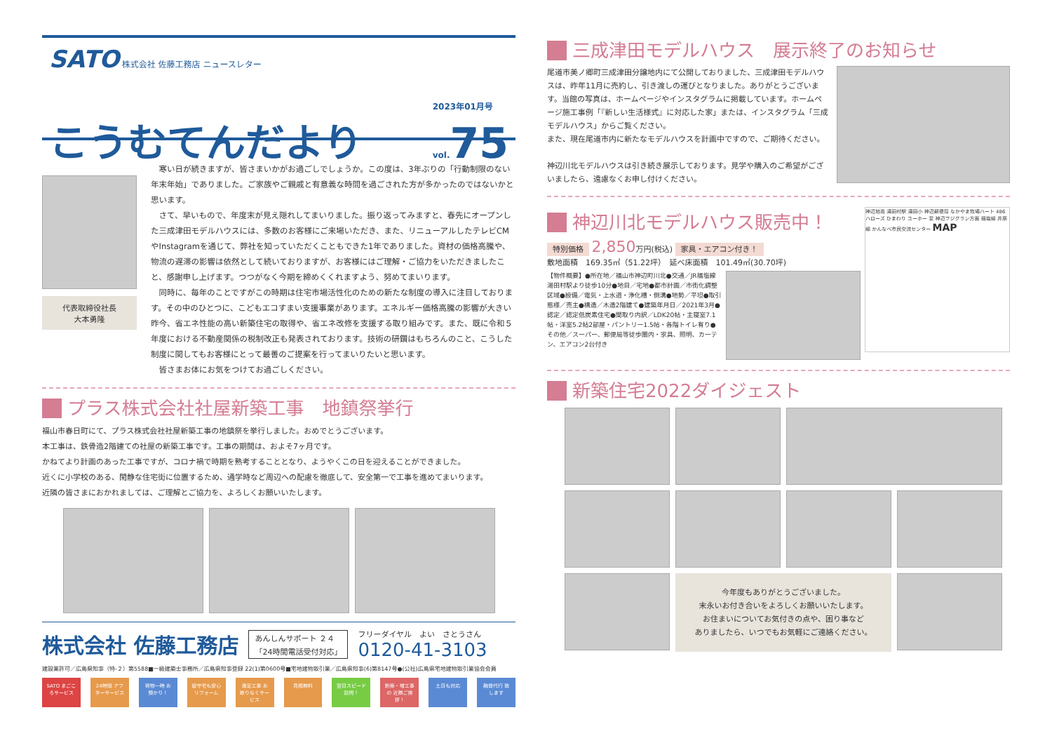SATO 株式会社 佐藤工務店 ニュースレター
こうむてんだより 2023年01月号
vol. 75
代表取締役社長
大本勇隆
　寒い日が続きますが、皆さまいかがお過ごしでしょうか。この度は、3年ぶりの「行動制限のない年末年始」でありました。ご家族やご親戚と有意義な時間を過ごされた方が多かったのではないかと思います。
　さて、早いもので、年度末が見え隠れしてまいりました。振り返ってみますと、春先にオープンした三成津田モデルハウスには、多数のお客様にご来場いただき、また、リニューアルしたテレビCMやInstagramを通じて、弊社を知っていただくこともできた1年でありました。資材の価格高騰や、物流の遅滞の影響は依然として続いておりますが、お客様にはご理解・ご協力をいただきましたこと、感謝申し上げます。つつがなく今期を締めくくれますよう、努めてまいります。
　同時に、毎年のことですがこの時期は住宅市場活性化のための新たな制度の導入に注目しております。その中のひとつに、こどもエコすまい支援事業があります。エネルギー価格高騰の影響が大きい昨今、省エネ性能の高い新築住宅の取得や、省エネ改修を支援する取り組みです。また、既に令和５年度における不動産関係の税制改正も発表されております。技術の研鑽はもちろんのこと、こうした制度に関してもお客様にとって最善のご提案を行ってまいりたいと思います。
　皆さまお体にお気をつけてお過ごしください。
プラス株式会社社屋新築工事　地鎮祭挙行
福山市春日町にて、プラス株式会社社屋新築工事の地鎮祭を挙行しました。おめでとうございます。
本工事は、鉄骨造2階建ての社屋の新築工事です。工事の期間は、およそ7ヶ月です。
かねてより計画のあった工事ですが、コロナ禍で時期を熟考することとなり、ようやくこの日を迎えることができました。
近くに小学校のある、閑静な住宅街に位置するため、通学時など周辺への配慮を徹底して、安全第一で工事を進めてまいります。
近隣の皆さまにおかれましては、ご理解とご協力を、よろしくお願いいたします。
株式会社 佐藤工務店 あんしんサポート ２４
「24時間電話受付対応」 フリーダイヤル　よい　さとうさん
0120-41-3103
建設業許可／広島県知事（特-２）第5588■一級建築士事務所／広島県知事登録 22(1)第0600号■宅地建物取引業／広島県知事(6)第8147号●(公社)広島県宅地建物取引業協会会員
SATO まごころサービス 24時間 アフターサービス 荷物一時 お預かり！ 留守宅も安心 リフォーム 満足工事 お断りなくサービス 見積無料 翌日スピード 訪問！ 新築・増工事の 近隣ご挨拶！ 土日も対応 融資代行 致します
三成津田モデルハウス　展示終了のお知らせ
尾道市美ノ郷町三成津田分譲地内にて公開しておりました、三成津田モデルハウスは、昨年11月に売約し、引き渡しの運びとなりました。ありがとうございます。当館の写真は、ホームページやインスタグラムに掲載しています。ホームページ施工事例「『新しい生活様式』に対応した家」または、インスタグラム「三成モデルハウス」からご覧ください。
また、現在尾道市内に新たなモデルハウスを計画中ですので、ご期待ください。
神辺川北モデルハウスは引き続き展示しております。見学や購入のご希望がございましたら、遠慮なくお申し付けください。
神辺川北モデルハウス販売中！
特別価格 2,850万円(税込) 家具・エアコン付き！
敷地面積　169.35㎡（51.22坪）　延べ床面積　101.49㎡(30.70坪)
【物件概要】●所在地／福山市神辺町川北●交通／JR福塩線湯田村駅より徒歩10分●地目／宅地●都市計画／市街化調整区域●設備／電気・上水道・浄化槽・側溝●地勢／平坦●取引態様／売主●構造／木造2階建て●建築年月日／2021年3月●認定／認定低炭素住宅●間取り内訳／LDK20帖・主寝室7.1帖・洋室5.2帖2部屋・パントリー1.5帖・各階トイレ有り●その他／スーパー、郵便局等徒歩圏内・家具、照明、カーテン、エアコン2台付き
神辺旭高 湯田村駅 湯田小 神辺郵便局 なかやま牧場ハート 486 ハローズ ひまわり ユーホー 至 神辺フジグラン方面 福塩線 井原線 かんなべ市民交流センター MAP
新築住宅2022ダイジェスト
今年度もありがとうございました。
末永いお付き合いをよろしくお願いいたします。
お住まいについてお気付きの点や、困り事など
ありましたら、いつでもお気軽にご連絡ください。